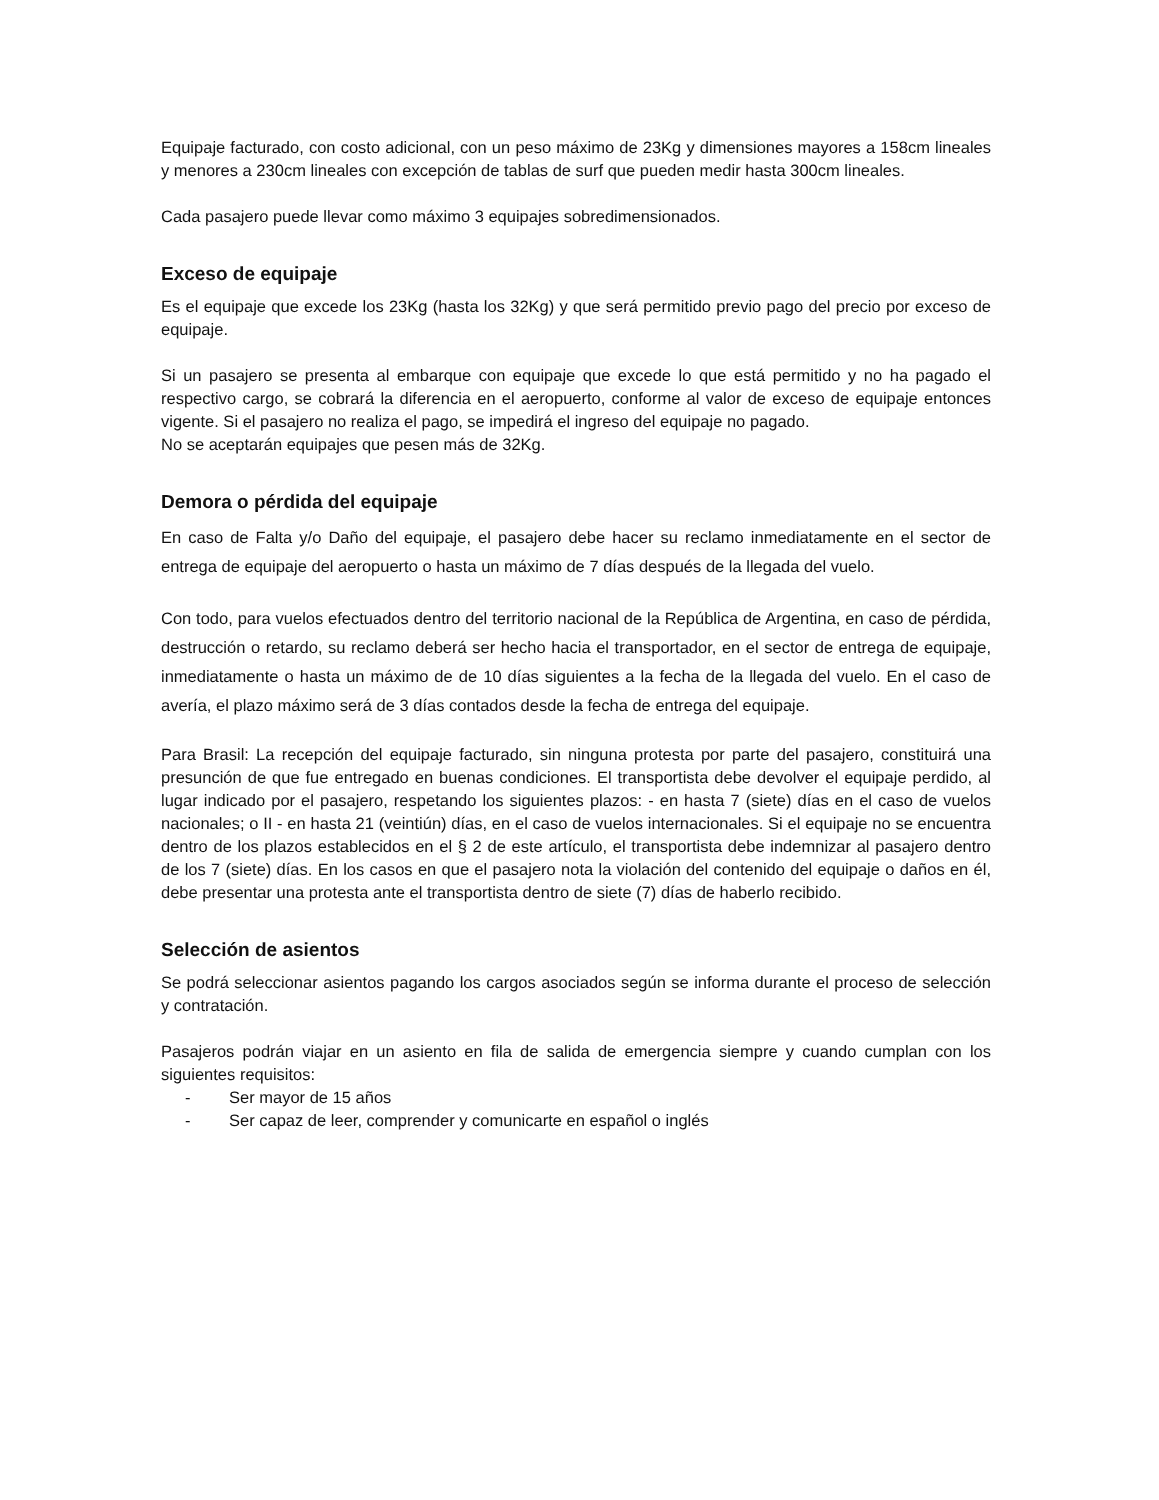Equipaje facturado, con costo adicional, con un peso máximo de 23Kg y dimensiones mayores a 158cm lineales y menores a 230cm lineales con excepción de tablas de surf que pueden medir hasta 300cm lineales.
Cada pasajero puede llevar como máximo 3 equipajes sobredimensionados.
Exceso de equipaje
Es el equipaje que excede los 23Kg (hasta los 32Kg) y que será permitido previo pago del precio por exceso de equipaje.
Si un pasajero se presenta al embarque con equipaje que excede lo que está permitido y no ha pagado el respectivo cargo, se cobrará la diferencia en el aeropuerto, conforme al valor de exceso de equipaje entonces vigente. Si el pasajero no realiza el pago, se impedirá el ingreso del equipaje no pagado.
No se aceptarán equipajes que pesen más de 32Kg.
Demora o pérdida del equipaje
En caso de Falta y/o Daño del equipaje, el pasajero debe hacer su reclamo inmediatamente en el sector de entrega de equipaje del aeropuerto o hasta un máximo de 7 días después de la llegada del vuelo.
Con todo, para vuelos efectuados dentro del territorio nacional de la República de Argentina, en caso de pérdida, destrucción o retardo, su reclamo deberá ser hecho hacia el transportador, en el sector de entrega de equipaje, inmediatamente o hasta un máximo de de 10 días siguientes a la fecha de la llegada del vuelo. En el caso de avería, el plazo máximo será de 3 días contados desde la fecha de entrega del equipaje.
Para Brasil: La recepción del equipaje facturado, sin ninguna protesta por parte del pasajero, constituirá una presunción de que fue entregado en buenas condiciones. El transportista debe devolver el equipaje perdido, al lugar indicado por el pasajero, respetando los siguientes plazos: - en hasta 7 (siete) días en el caso de vuelos nacionales; o II - en hasta 21 (veintiún) días, en el caso de vuelos internacionales. Si el equipaje no se encuentra dentro de los plazos establecidos en el § 2 de este artículo, el transportista debe indemnizar al pasajero dentro de los 7 (siete) días. En los casos en que el pasajero nota la violación del contenido del equipaje o daños en él, debe presentar una protesta ante el transportista dentro de siete (7) días de haberlo recibido.
Selección de asientos
Se podrá seleccionar asientos pagando los cargos asociados según se informa durante el proceso de selección y contratación.
Pasajeros podrán viajar en un asiento en fila de salida de emergencia siempre y cuando cumplan con los siguientes requisitos:
- Ser mayor de 15 años
- Ser capaz de leer, comprender y comunicarte en español o inglés